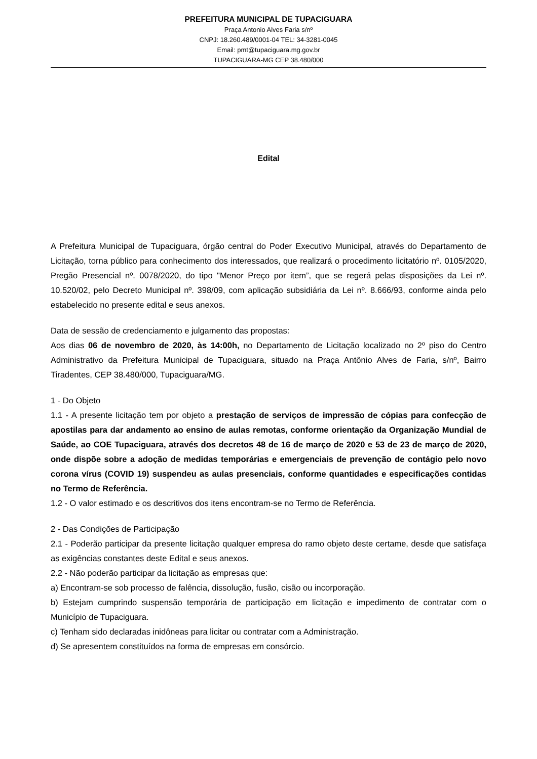PREFEITURA MUNICIPAL DE TUPACIGUARA
Praça Antonio Alves Faria s/nº
CNPJ: 18.260.489/0001-04 TEL: 34-3281-0045
Email: pmt@tupaciguara.mg.gov.br
TUPACIGUARA-MG CEP 38.480/000
Edital
A Prefeitura Municipal de Tupaciguara, órgão central do Poder Executivo Municipal, através do Departamento de Licitação, torna público para conhecimento dos interessados, que realizará o procedimento licitatório nº. 0105/2020, Pregão Presencial nº. 0078/2020, do tipo "Menor Preço por item”, que se regerá pelas disposições da Lei nº. 10.520/02, pelo Decreto Municipal nº. 398/09, com aplicação subsidiária da Lei nº. 8.666/93, conforme ainda pelo estabelecido no presente edital e seus anexos.
Data de sessão de credenciamento e julgamento das propostas:
Aos dias 06 de novembro de 2020, às 14:00h, no Departamento de Licitação localizado no 2º piso do Centro Administrativo da Prefeitura Municipal de Tupaciguara, situado na Praça Antônio Alves de Faria, s/nº, Bairro Tiradentes, CEP 38.480/000, Tupaciguara/MG.
1 - Do Objeto
1.1 - A presente licitação tem por objeto a prestação de serviços de impressão de cópias para confecção de apostilas para dar andamento ao ensino de aulas remotas, conforme orientação da Organização Mundial de Saúde, ao COE Tupaciguara, através dos decretos 48 de 16 de março de 2020 e 53 de 23 de março de 2020, onde dispõe sobre a adoção de medidas temporárias e emergenciais de prevenção de contágio pelo novo corona vírus (COVID 19) suspendeu as aulas presenciais, conforme quantidades e especificações contidas no Termo de Referência.
1.2 - O valor estimado e os descritivos dos itens encontram-se no Termo de Referência.
2 - Das Condições de Participação
2.1 - Poderão participar da presente licitação qualquer empresa do ramo objeto deste certame, desde que satisfaça as exigências constantes deste Edital e seus anexos.
2.2 - Não poderão participar da licitação as empresas que:
a) Encontram-se sob processo de falência, dissolução, fusão, cisão ou incorporação.
b) Estejam cumprindo suspensão temporária de participação em licitação e impedimento de contratar com o Município de Tupaciguara.
c) Tenham sido declaradas inidôneas para licitar ou contratar com a Administração.
d) Se apresentem constituídos na forma de empresas em consórcio.